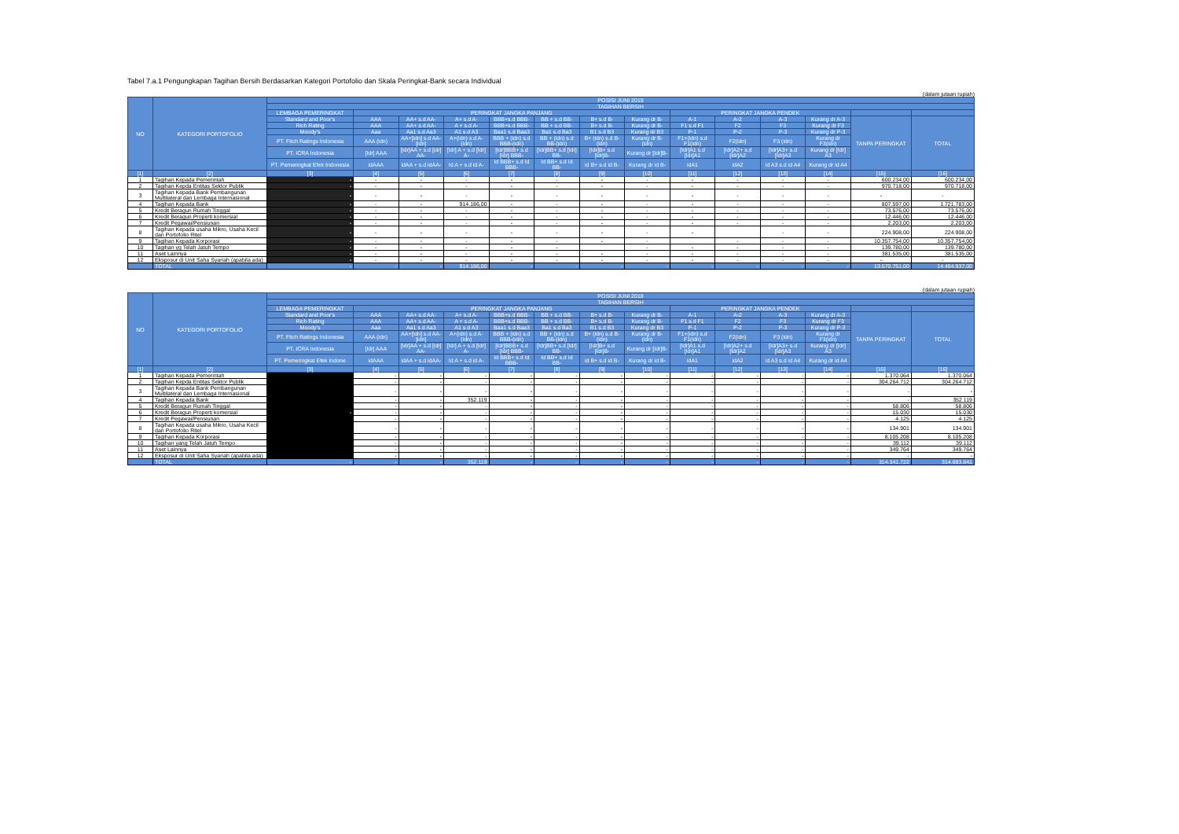Tabel 7.a.1 Pengungkapan Tagihan Bersih Berdasarkan Kategori Portofolio dan Skala Peringkat-Bank secara Individual
(dalam jutaan rupiah)
| NO | KATEGORI PORTOFOLIO | POSISI JUNI 2019 | | | | | | | | | | | | | |
| --- | --- | --- | --- | --- | --- | --- | --- | --- | --- | --- | --- | --- | --- | --- | --- |
| | | TAGIHAN BERSIH | | | | | | | | | | | | | |
| | | LEMBAGA PEMERINGKAT | PERINGKAT JANGKA PANJANG | | | | | | | PERINGKAT JANGKA PENDEK | | | | | |
| | | Standard and Poor's | AAA | AA+ s.d AA- | A+ s.d A- | BBB+s.d BBB- | BB + s.d BB- | B+ s.d B- | Kurang dr B- | A-1 | A-2 | A-3 | Kurang dr A-3 | TANPA PERINGKAT | TOTAL |
| | | Rich Rating | AAA | AA+ s.d AA- | A + s.d A- | BBB+s.d BBB- | BB + s.d BB- | B+ s.d B- | Kurang dr B- | F1 s.d F1 | F2 | F3 | Kurang dr F3 | | |
| | | Moody's | Aaa | Aa1 s.d Aa3 | A1 s.d A3 | Baa1 s.d Baa3 | Ba1 s.d Ba3 | B1 s.d B3 | Kurang dr B3 | P-1 | P-2 | P-3 | Kurang dr P-3 | | |
| | | PT. Fitch Ratings Indonesia | AAA (idn) | AA+[idn] s.d AA-[idn] | A+(idn) s.d A-(idn) | BBB + (idn) s.d BBB-(idn) | BB + (idn) s.d BB-(idn) | B+ (idn) s.d B-(idn) | Kurang dr B-(idn) | F1+(idn) s.d F1(idn) | F2(idn) | F3 (idn) | Kurang dr F3(idn) | | |
| | | PT. ICRA Indonesia | [Idr] AAA | [idr]AA + s.d [idr] AA- | [Idr] A + s.d [Idr] A- | [Idr]BBB+ s.d [Idr] BBB- | [Idr]BB+ s.d [Idr] BB- | [Idr]B+ s.d [Idr]B- | Kurang dr [Idr]B- | [Idr]A1 s.d [Idr]A1 | [Idr]A2+ s.d [Idr]A2 | [Idr]A3+ s.d [Idr]A3 | Kurang dr [Idr] A3 | | |
| | | PT. Pemeringkat Efek Indonesia | idAAA | idAA + s.d idAA- | Id A + s.d id A- | Id BBB+ s.d Id BBB- | Id BB+ s.d Id BB- | id B+ s.d id B- | Kurang dr id B- | idA1 | idA2 | id A3 s.d id A4 | Kurang dr id A4 | | |
| [1] | [2] | [3] | [4] | [5] | [6] | [7] | [8] | [9] | [10] | [11] | [12] | [13] | [14] | [15] | [16] |
| 1 | Tagihan Kepada Pemerintah | - | - | - | - | - | - | - | - | - | - | - | - | 600.234,00 | 600.234,00 |
| 2 | Tagihan Kepda Entitas Sektor Publik | - | - | - | - | - | - | - | - | - | - | - | - | 970.718,00 | 970.718,00 |
| 3 | Tagihan Kepada Bank Pembangunan Multilateral dan Lembaga Internasional | - | - | - | - | - | - | - | - | - | - | - | - | - | - |
| 4 | Tagihan Kepada Bank | - | - | - | 914.186,00 | - | - | - | - | - | - | - | - | 807.597,00 | 1.721.783,00 |
| 5 | Kredit Beragun Rumah Tinggal | - | - | - | - | - | - | - | - | - | - | - | - | 73.576,00 | 73.576,00 |
| 6 | Kredit Beragun Properti komersial | - | - | - | - | - | - | - | - | - | - | - | - | 12.446,00 | 12.446,00 |
| 7 | Kredit Pegawai/Pensiunan | - | - | - | - | - | - | - | - | - | - | - | - | 2.203,00 | 2.203,00 |
| 8 | Tagihan Kepada usaha Mikro, Usaha Kecil dan Portofolio Ritel | - | - | - | - | - | - | - | - | - | | - | - | 224.908,00 | 224.908,00 |
| 9 | Tagihan Kepada Korporasi | - | - | - | - | - | - | - | - | | - | - | - | 10.357.754,00 | 10.357.754,00 |
| 10 | Tagihan yg Telah Jatuh Tempo | - | - | - | - | - | - | | - | - | - | - | - | 139.780,00 | 139.780,00 |
| 11 | Aset Lainnya | - | - | - | - | - | - | - | - | - | - | - | - | 381.535,00 | 381.535,00 |
| 12 | Eksposur di Unit Saha Syariah (apabila ada) | - | - | - | - | - | - | - | - | - | - | - | - | - | - |
| | TOTAL | - | - | - | 914.186,00 | - | - | - | - | - | - | - | - | 13.570.751,00 | 14.484.937,00 |
(dalam jutaan rupiah)
| NO | KATEGORI PORTOFOLIO | POSISI JUNI 2018 | | | | | | | | | | | | | |
| --- | --- | --- | --- | --- | --- | --- | --- | --- | --- | --- | --- | --- | --- | --- | --- |
| | | TAGIHAN BERSIH | | | | | | | | | | | | | |
| | | LEMBAGA PEMERINGKAT | PERINGKAT JANGKA PANJANG | | | | | | | PERINGKAT JANGKA PENDEK | | | | | |
| | | Standard and Poor's | AAA | AA+ s.d AA- | A+ s.d A- | BBB+s.d BBB- | BB + s.d BB- | B+ s.d B- | Kurang dr B- | A-1 | A-2 | A-3 | Kurang dr A-3 | TANPA PERINGKAT | TOTAL |
| | | Rich Rating | AAA | AA+ s.d AA- | A + s.d A- | BBB+s.d BBB- | BB + s.d BB- | B+ s.d B- | Kurang dr B- | F1 s.d F1 | F2 | F3 | Kurang dr F3 | | |
| | | Moody's | Aaa | Aa1 s.d Aa3 | A1 s.d A3 | Baa1 s.d Baa3 | Ba1 s.d Ba3 | B1 s.d B3 | Kurang dr B3 | P-1 | P-2 | P-3 | Kurang dr P-3 | | |
| | | PT. Fitch Ratings Indonesia | AAA (idn) | AA+[idn] s.d AA-[idn] | A+(idn) s.d A-(idn) | BBB + (idn) s.d BBB-(idn) | BB + (idn) s.d BB-(idn) | B+ (idn) s.d B-(idn) | Kurang dr B-(idn) | F1+(idn) s.d F1(idn) | F2(idn) | F3 (idn) | Kurang dr F3(idn) | | |
| | | PT. ICRA Indonesia | [Idr] AAA | [idr]AA + s.d [idr] AA- | [Idr] A + s.d [Idr] A- | [Idr]BBB+ s.d [Idr] BBB- | [Idr]BB+ s.d [Idr] BB- | [Idr]B+ s.d [Idr]B- | Kurang dr [Idr]B- | [Idr]A1 s.d [Idr]A1 | [Idr]A2+ s.d [Idr]A2 | [Idr]A3+ s.d [Idr]A3 | Kurang dr [Idr] A3 | | |
| | | PT. Pemeringkat Efek Indone | idAAA | idAA + s.d idAA- | Id A + s.d id A- | Id BBB+ s.d Id BBB- | Id BB+ s.d Id BB- | id B+ s.d id B- | Kurang dr id B- | idA1 | idA2 | id A3 s.d id A4 | Kurang dr id A4 | | |
| [1] | [2] | [3] | [4] | [5] | [6] | [7] | [8] | [9] | [10] | [11] | [12] | [13] | [14] | [15] | [16] |
| 1 | Tagihan Kepada Pemerintah | | - | - | - | - | - | - | - | - | - | - | - | 1.370.064 | 1.370.064 |
| 2 | Tagihan Kepda Entitas Sektor Publik | | - | - | - | - | - | - | - | - | - | - | - | 304.264.712 | 304.264.712 |
| 3 | Tagihan Kepada Bank Pembangunan Multilateral dan Lembaga Internasional | | - | - | - | - | - | - | - | - | - | - | - | - | - |
| 4 | Tagihan Kepada Bank | | - | - | 352.119 | - | - | - | - | - | - | - | - | - | 352.119 |
| 5 | Kredit Beragun Rumah Tinggal | | - | - | - | - | - | - | - | - | - | - | - | 58.806 | 58.806 |
| 6 | Kredit Beragun Properti komersial | - | - | - | - | - | - | - | - | - | - | - | - | 15.030 | 15.030 |
| 7 | Kredit Pegawai/Pensiunan | | - | - | - | - | - | - | - | - | - | - | - | 4.125 | 4.125 |
| 8 | Tagihan Kepada usaha Mikro, Usaha Kecil dan Portofolio Ritel | | - | - | - | - | - | - | - | - | - | - | - | 134.901 | 134.901 |
| 9 | Tagihan Kepada Korporasi | | - | - | - | - | - | - | - | - | - | - | - | 8.105.208 | 8.105.208 |
| 10 | Tagihan yang Telah Jatuh Tempo | | - | - | - | - | - | - | - | - | - | - | - | 39.112 | 39.112 |
| 11 | Aset Lainnya | | - | - | - | - | - | - | - | - | - | - | - | 349.764 | 349.764 |
| 12 | Eksposur di Unit Saha Syariah (apabila ada) | | - | - | - | - | - | - | - | - | - | - | - | - | - |
| | TOTAL | - | - | - | 352.119 | - | - | - | - | - | - | - | - | 314.341.722 | 314.693.841 |